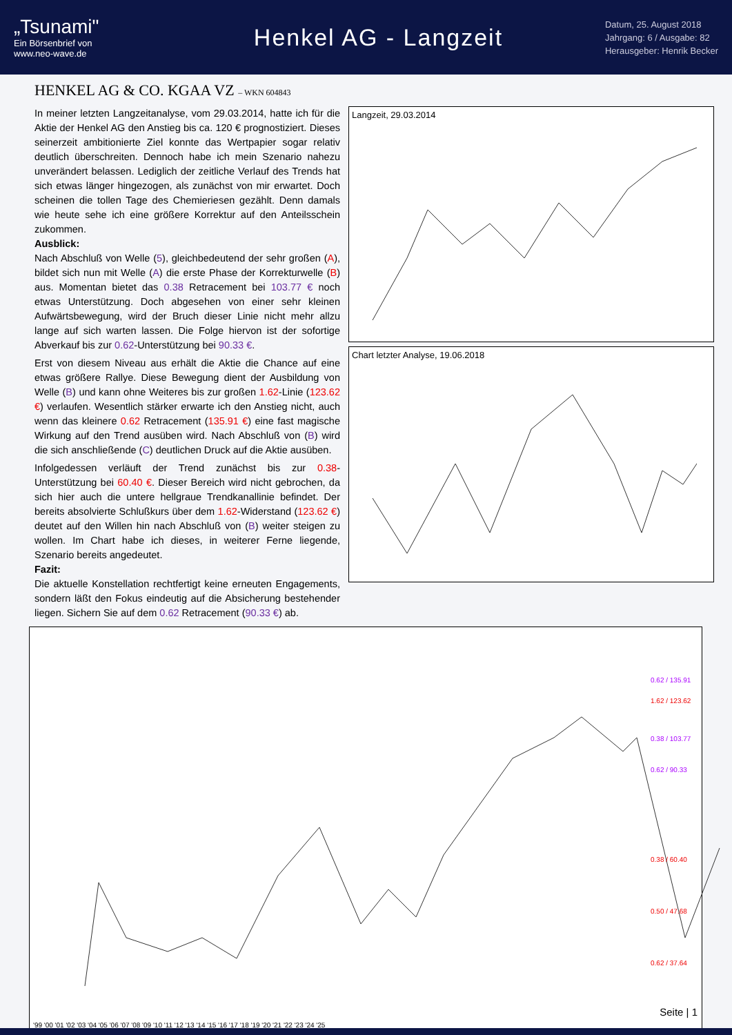„Tsunami"
Ein Börsenbrief von
www.neo-wave.de
Henkel AG - Langzeit
Datum, 25. August 2018
Jahrgang: 6 / Ausgabe: 82
Herausgeber: Henrik Becker
HENKEL AG & CO. KGAA VZ – WKN 604843
In meiner letzten Langzeitanalyse, vom 29.03.2014, hatte ich für die Aktie der Henkel AG den Anstieg bis ca. 120 € prognostiziert. Dieses seinerzeit ambitionierte Ziel konnte das Wertpapier sogar relativ deutlich überschreiten. Dennoch habe ich mein Szenario nahezu unverändert belassen. Lediglich der zeitliche Verlauf des Trends hat sich etwas länger hingezogen, als zunächst von mir erwartet. Doch scheinen die tollen Tage des Chemieriesen gezählt. Denn damals wie heute sehe ich eine größere Korrektur auf den Anteilsschein zukommen.
Ausblick:
Nach Abschluß von Welle (5), gleichbedeutend der sehr großen (A), bildet sich nun mit Welle (A) die erste Phase der Korrekturwelle (B) aus. Momentan bietet das 0.38 Retracement bei 103.77 € noch etwas Unterstützung. Doch abgesehen von einer sehr kleinen Aufwärtsbewegung, wird der Bruch dieser Linie nicht mehr allzu lange auf sich warten lassen. Die Folge hiervon ist der sofortige Abverkauf bis zur 0.62-Unterstützung bei 90.33 €.
Erst von diesem Niveau aus erhält die Aktie die Chance auf eine etwas größere Rallye. Diese Bewegung dient der Ausbildung von Welle (B) und kann ohne Weiteres bis zur großen 1.62-Linie (123.62 €) verlaufen. Wesentlich stärker erwarte ich den Anstieg nicht, auch wenn das kleinere 0.62 Retracement (135.91 €) eine fast magische Wirkung auf den Trend ausüben wird. Nach Abschluß von (B) wird die sich anschließende (C) deutlichen Druck auf die Aktie ausüben.
Infolgedessen verläuft der Trend zunächst bis zur 0.38-Unterstützung bei 60.40 €. Dieser Bereich wird nicht gebrochen, da sich hier auch die untere hellgraue Trendkanallinie befindet. Der bereits absolvierte Schlußkurs über dem 1.62-Widerstand (123.62 €) deutet auf den Willen hin nach Abschluß von (B) weiter steigen zu wollen. Im Chart habe ich dieses, in weiterer Ferne liegende, Szenario bereits angedeutet.
Fazit:
Die aktuelle Konstellation rechtfertigt keine erneuten Engagements, sondern läßt den Fokus eindeutig auf die Absicherung bestehender liegen. Sichern Sie auf dem 0.62 Retracement (90.33 €) ab.
Langzeit, 29.03.2014
Chart letzter Analyse, 19.06.2018
0.62 / 135.91
0.38 / 103.77
0.62 / 90.33
1.62 / 123.62
0.38 / 60.40
0.50 / 47.68
0.62 / 37.64
'99 '00 '01 '02 '03 '04 '05 '06 '07 '08 '09 '10 '11 '12 '13 '14 '15 '16 '17 '18 '19 '20 '21 '22 '23 '24 '25
Seite | 1